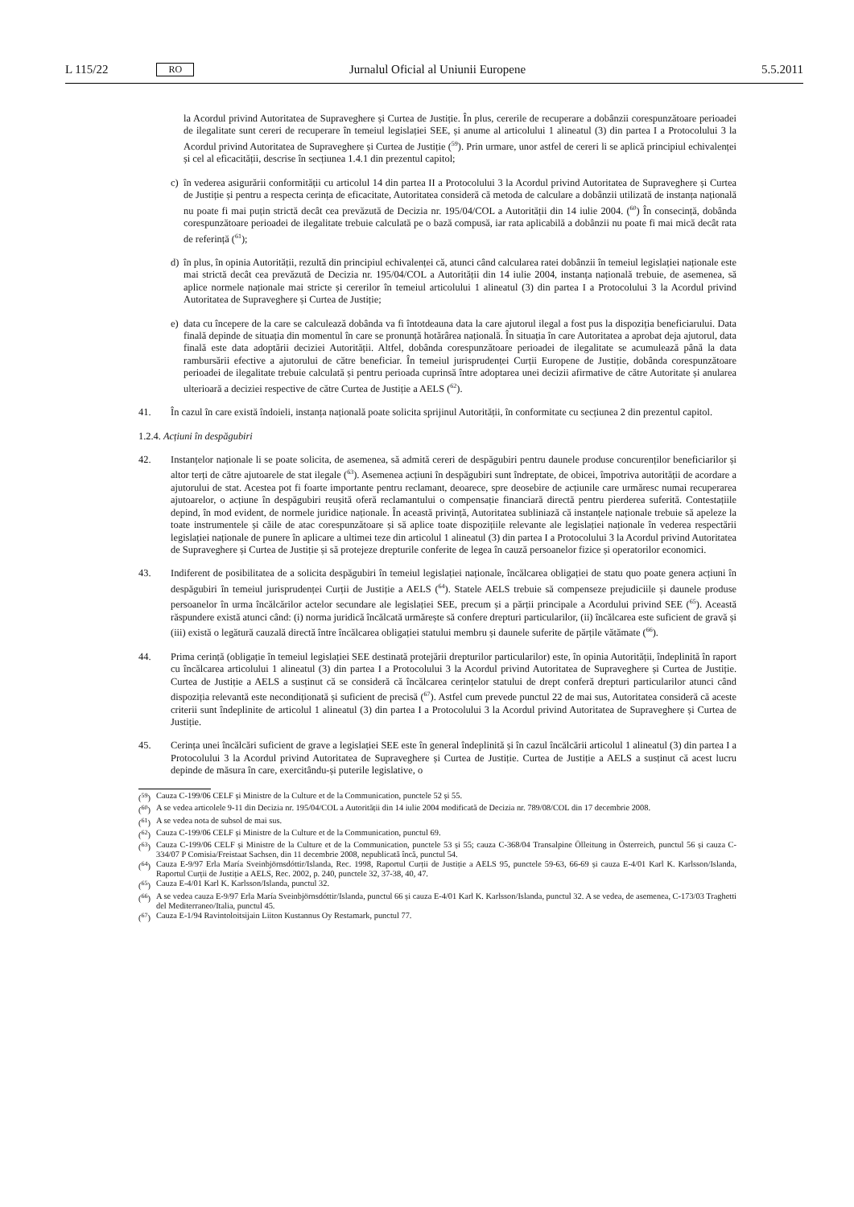L 115/22 RO Jurnalul Oficial al Uniunii Europene 5.5.2011
la Acordul privind Autoritatea de Supraveghere și Curtea de Justiție. În plus, cererile de recuperare a dobânzii corespunzătoare perioadei de ilegalitate sunt cereri de recuperare în temeiul legislației SEE, și anume al articolului 1 alineatul (3) din partea I a Protocolului 3 la Acordul privind Autoritatea de Supraveghere și Curtea de Justiție (<sup>59</sup>). Prin urmare, unor astfel de cereri li se aplică principiul echivalenței și cel al eficacității, descrise în secțiunea 1.4.1 din prezentul capitol;
c) în vederea asigurării conformității cu articolul 14 din partea II a Protocolului 3 la Acordul privind Autoritatea de Supraveghere și Curtea de Justiție și pentru a respecta cerința de eficacitate, Autoritatea consideră că metoda de calculare a dobânzii utilizată de instanța națională nu poate fi mai puțin strictă decât cea prevăzută de Decizia nr. 195/04/COL a Autorității din 14 iulie 2004. (<sup>60</sup>) În consecință, dobânda corespunzătoare perioadei de ilegalitate trebuie calculată pe o bază compusă, iar rata aplicabilă a dobânzii nu poate fi mai mică decât rata de referință (<sup>61</sup>);
d) în plus, în opinia Autorității, rezultă din principiul echivalenței că, atunci când calcularea ratei dobânzii în temeiul legislației naționale este mai strictă decât cea prevăzută de Decizia nr. 195/04/COL a Autorității din 14 iulie 2004, instanța națională trebuie, de asemenea, să aplice normele naționale mai stricte și cererilor în temeiul articolului 1 alineatul (3) din partea I a Protocolului 3 la Acordul privind Autoritatea de Supraveghere și Curtea de Justiție;
e) data cu începere de la care se calculează dobânda va fi întotdeauna data la care ajutorul ilegal a fost pus la dispoziția beneficiarului. Data finală depinde de situația din momentul în care se pronunță hotărârea națională. În situația în care Autoritatea a aprobat deja ajutorul, data finală este data adoptării deciziei Autorității. Altfel, dobânda corespunzătoare perioadei de ilegalitate se acumulează până la data rambursării efective a ajutorului de către beneficiar. În temeiul jurisprudenței Curții Europene de Justiție, dobânda corespunzătoare perioadei de ilegalitate trebuie calculată și pentru perioada cuprinsă între adoptarea unei decizii afirmative de către Autoritate și anularea ulterioară a deciziei respective de către Curtea de Justiție a AELS (<sup>62</sup>).
41. În cazul în care există îndoieli, instanța națională poate solicita sprijinul Autorității, în conformitate cu secțiunea 2 din prezentul capitol.
1.2.4. Acțiuni în despăgubiri
42. Instanțelor naționale li se poate solicita, de asemenea, să admită cereri de despăgubiri pentru daunele produse concurenților beneficiarilor și altor terți de către ajutoarele de stat ilegale (<sup>63</sup>). Asemenea acțiuni în despăgubiri sunt îndreptate, de obicei, împotriva autorității de acordare a ajutorului de stat. Acestea pot fi foarte importante pentru reclamant, deoarece, spre deosebire de acțiunile care urmăresc numai recuperarea ajutoarelor, o acțiune în despăgubiri reușită oferă reclamantului o compensație financiară directă pentru pierderea suferită. Contestațiile depind, în mod evident, de normele juridice naționale. În această privință, Autoritatea subliniază că instanțele naționale trebuie să apeleze la toate instrumentele și căile de atac corespunzătoare și să aplice toate dispozițiile relevante ale legislației naționale în vederea respectării legislației naționale de punere în aplicare a ultimei teze din articolul 1 alineatul (3) din partea I a Protocolului 3 la Acordul privind Autoritatea de Supraveghere și Curtea de Justiție și să protejeze drepturile conferite de legea în cauză persoanelor fizice și operatorilor economici.
43. Indiferent de posibilitatea de a solicita despăgubiri în temeiul legislației naționale, încălcarea obligației de statu quo poate genera acțiuni în despăgubiri în temeiul jurisprudenței Curții de Justiție a AELS (<sup>64</sup>). Statele AELS trebuie să compenseze prejudiciile și daunele produse persoanelor în urma încălcărilor actelor secundare ale legislației SEE, precum și a părții principale a Acordului privind SEE (<sup>65</sup>). Această răspundere există atunci când: (i) norma juridică încălcată urmărește să confere drepturi particularilor, (ii) încălcarea este suficient de gravă și (iii) există o legătură cauzală directă între încălcarea obligației statului membru și daunele suferite de părțile vătămate (<sup>66</sup>).
44. Prima cerință (obligație în temeiul legislației SEE destinată protejării drepturilor particularilor) este, în opinia Autorității, îndeplinită în raport cu încălcarea articolului 1 alineatul (3) din partea I a Protocolului 3 la Acordul privind Autoritatea de Supraveghere și Curtea de Justiție. Curtea de Justiție a AELS a susținut că se consideră că încălcarea cerințelor statului de drept conferă drepturi particularilor atunci când dispoziția relevantă este necondiționată și suficient de precisă (<sup>67</sup>). Astfel cum prevede punctul 22 de mai sus, Autoritatea consideră că aceste criterii sunt îndeplinite de articolul 1 alineatul (3) din partea I a Protocolului 3 la Acordul privind Autoritatea de Supraveghere și Curtea de Justiție.
45. Cerința unei încălcări suficient de grave a legislației SEE este în general îndeplinită și în cazul încălcării articolul 1 alineatul (3) din partea I a Protocolului 3 la Acordul privind Autoritatea de Supraveghere și Curtea de Justiție. Curtea de Justiție a AELS a susținut că acest lucru depinde de măsura în care, exercitându-și puterile legislative, o
(<sup>59</sup>) Cauza C-199/06 CELF și Ministre de la Culture et de la Communication, punctele 52 și 55.
(<sup>60</sup>) A se vedea articolele 9-11 din Decizia nr. 195/04/COL a Autorității din 14 iulie 2004 modificată de Decizia nr. 789/08/COL din 17 decembrie 2008.
(<sup>61</sup>) A se vedea nota de subsol de mai sus.
(<sup>62</sup>) Cauza C-199/06 CELF și Ministre de la Culture et de la Communication, punctul 69.
(<sup>63</sup>) Cauza C-199/06 CELF și Ministre de la Culture et de la Communication, punctele 53 și 55; cauza C-368/04 Transalpine Ölleitung in Österreich, punctul 56 și cauza C-334/07 P Comisia/Freistaat Sachsen, din 11 decembrie 2008, nepublicată încă, punctul 54.
(<sup>64</sup>) Cauza E-9/97 Erla María Sveinbjörnsdóttir/Islanda, Rec. 1998, Raportul Curții de Justiție a AELS 95, punctele 59-63, 66-69 și cauza E-4/01 Karl K. Karlsson/Islanda, Raportul Curții de Justiție a AELS, Rec. 2002, p. 240, punctele 32, 37-38, 40, 47.
(<sup>65</sup>) Cauza E-4/01 Karl K. Karlsson/Islanda, punctul 32.
(<sup>66</sup>) A se vedea cauza E-9/97 Erla María Sveinbjörnsdóttir/Islanda, punctul 66 și cauza E-4/01 Karl K. Karlsson/Islanda, punctul 32. A se vedea, de asemenea, C-173/03 Traghetti del Mediterraneo/Italia, punctul 45.
(<sup>67</sup>) Cauza E-1/94 Ravintoloitsijain Liiton Kustannus Oy Restamark, punctul 77.